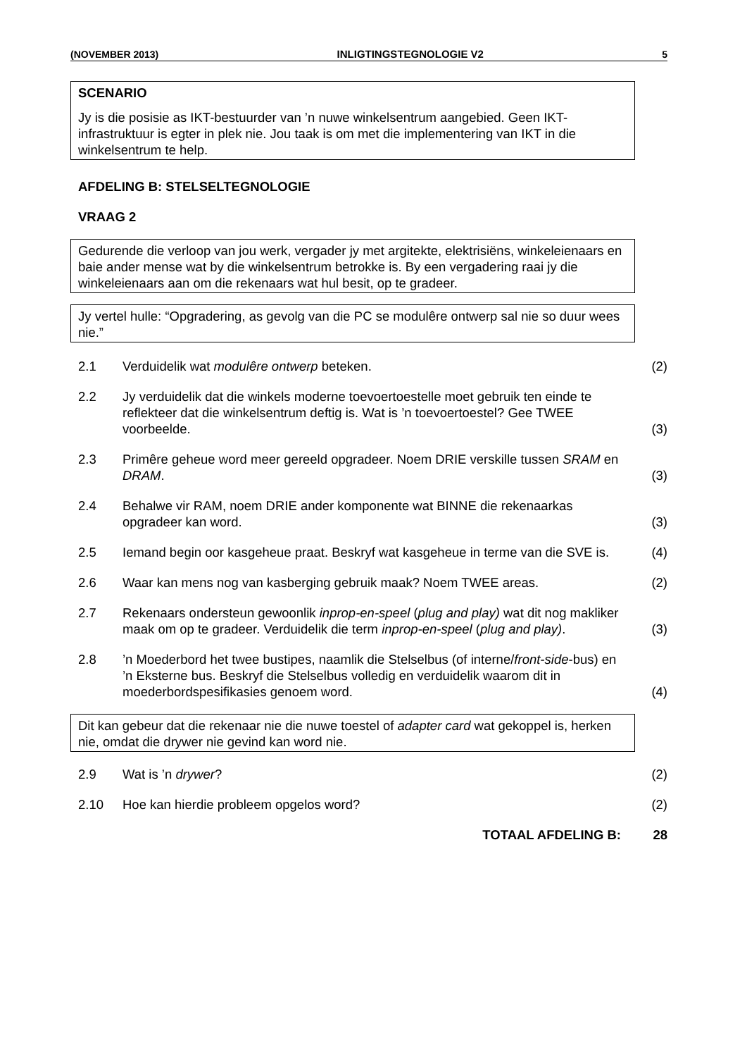(NOVEMBER 2013) INLIGTINGSTEGNOLOGIE V2 5
SCENARIO
Jy is die posisie as IKT-bestuurder van ’n nuwe winkelsentrum aangebied. Geen IKT-infrastruktuur is egter in plek nie. Jou taak is om met die implementering van IKT in die winkelsentrum te help.
AFDELING B: STELSELTEGNOLOGIE
VRAAG 2
Gedurende die verloop van jou werk, vergader jy met argitekte, elektrisiëns, winkeleienaars en baie ander mense wat by die winkelsentrum betrokke is. By een vergadering raai jy die winkeleienaars aan om die rekenaars wat hul besit, op te gradeer.
Jy vertel hulle: “Opgradering, as gevolg van die PC se modulêre ontwerp sal nie so duur wees nie.”
2.1 Verduidelik wat modulêre ontwerp beteken.
(2)
2.2 Jy verduidelik dat die winkels moderne toevoertoestelle moet gebruik ten einde te reflekteer dat die winkelsentrum deftig is. Wat is ’n toevoertoestel? Gee TWEE voorbeelde.
(3)
2.3 Primêre geheue word meer gereeld opgradeer. Noem DRIE verskille tussen SRAM en DRAM.
(3)
2.4 Behalwe vir RAM, noem DRIE ander komponente wat BINNE die rekenaarkas opgradeer kan word.
(3)
2.5 Iemand begin oor kasgeheue praat. Beskryf wat kasgeheue in terme van die SVE is.
(4)
2.6 Waar kan mens nog van kasberging gebruik maak? Noem TWEE areas.
(2)
2.7 Rekenaars ondersteun gewoonlik inprop-en-speel (plug and play) wat dit nog makliker maak om op te gradeer. Verduidelik die term inprop-en-speel (plug and play).
(3)
2.8 ’n Moederbord het twee bustipes, naamlik die Stelselbus (of interne/front-side-bus) en ’n Eksterne bus. Beskryf die Stelselbus volledig en verduidelik waarom dit in moederbordspesifikasies genoem word.
(4)
Dit kan gebeur dat die rekenaar nie die nuwe toestel of adapter card wat gekoppel is, herken nie, omdat die drywer nie gevind kan word nie.
2.9 Wat is ’n drywer? (2)
2.10 Hoe kan hierdie probleem opgelos word?
(2)
TOTAAL AFDELING B: 28